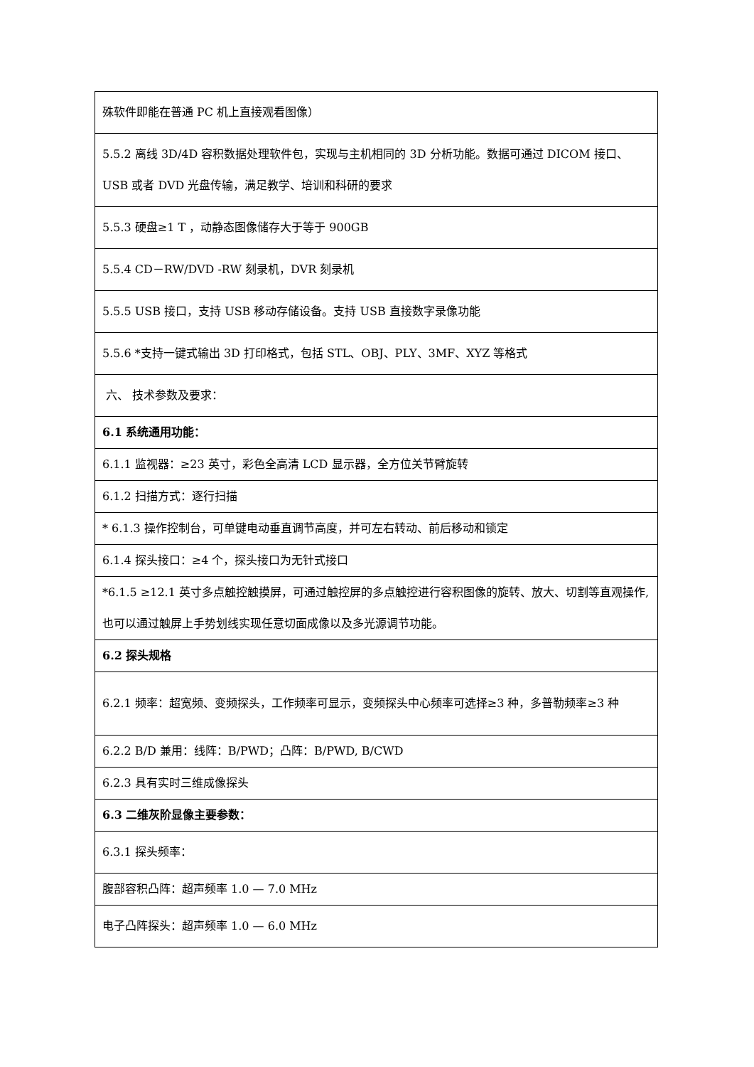| 殊软件即能在普通 PC 机上直接观看图像） |
| 5.5.2 离线 3D/4D 容积数据处理软件包，实现与主机相同的 3D 分析功能。数据可通过 DICOM 接口、USB 或者 DVD 光盘传输，满足教学、培训和科研的要求 |
| 5.5.3 硬盘≥1 T ，动静态图像储存大于等于 900GB |
| 5.5.4 CD－RW/DVD -RW 刻录机，DVR 刻录机 |
| 5.5.5 USB 接口，支持 USB 移动存储设备。支持 USB 直接数字录像功能 |
| 5.5.6 *支持一键式输出 3D 打印格式，包括 STL、OBJ、PLY、3MF、XYZ 等格式 |
| 六、 技术参数及要求： |
| 6.1 系统通用功能： |
| 6.1.1 监视器：≥23 英寸，彩色全高清 LCD 显示器，全方位关节臂旋转 |
| 6.1.2 扫描方式：逐行扫描 |
| * 6.1.3 操作控制台，可单键电动垂直调节高度，并可左右转动、前后移动和锁定 |
| 6.1.4 探头接口：≥4 个，探头接口为无针式接口 |
| *6.1.5 ≥12.1 英寸多点触控触摸屏，可通过触控屏的多点触控进行容积图像的旋转、放大、切割等直观操作,也可以通过触屏上手势划线实现任意切面成像以及多光源调节功能。 |
| 6.2 探头规格 |
| 6.2.1 频率：超宽频、变频探头，工作频率可显示，变频探头中心频率可选择≥3 种，多普勒频率≥3 种 |
| 6.2.2 B/D 兼用：线阵：B/PWD；凸阵：B/PWD, B/CWD |
| 6.2.3 具有实时三维成像探头 |
| 6.3 二维灰阶显像主要参数： |
| 6.3.1 探头频率： |
| 腹部容积凸阵：超声频率 1.0 — 7.0 MHz |
| 电子凸阵探头：超声频率 1.0 — 6.0 MHz |